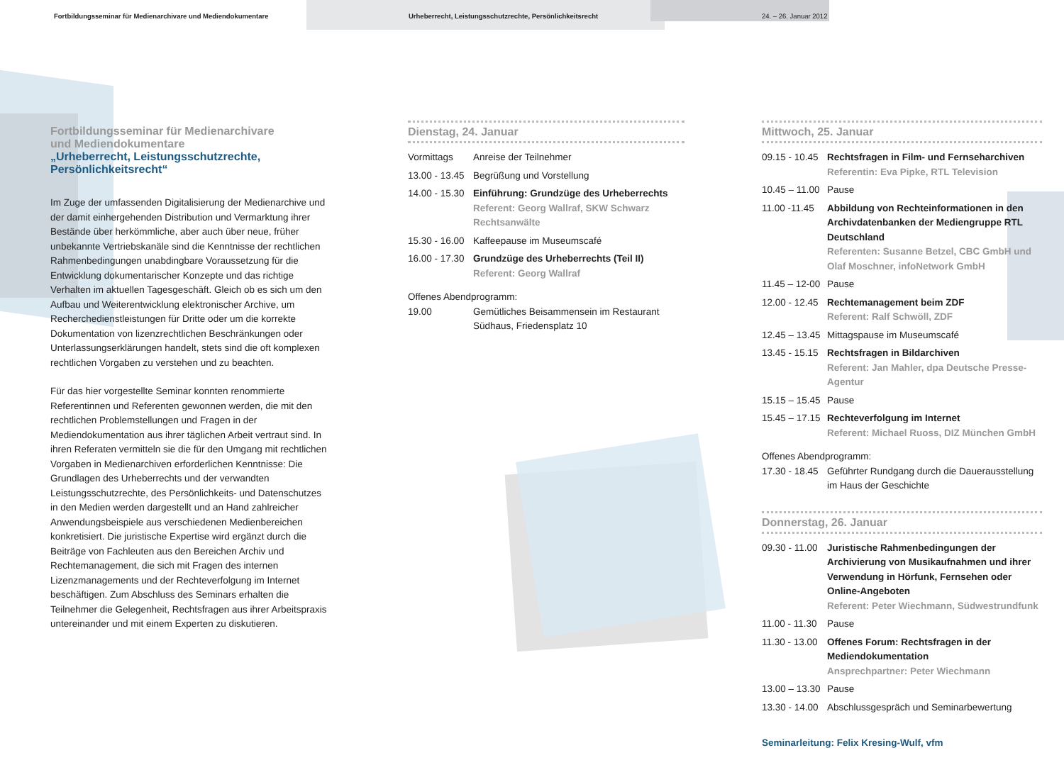Fortbildungsseminar für Medienarchivare und Mediendokumentare Urheberrecht, Leistungsschutzrechte, Persönlichkeitsrecht 24. – 26. Januar 2012
Fortbildungsseminar für Medienarchivare
und Mediendokumentare
„Urheberrecht, Leistungsschutzrechte,
Persönlichkeitsrecht“
Im Zuge der umfassenden Digitalisierung der Medienarchive und der damit einhergehenden Distribution und Vermarktung ihrer Bestände über herkömmliche, aber auch über neue, früher unbekannte Vertriebskanäle sind die Kenntnisse der rechtlichen Rahmenbedingungen unabdingbare Voraussetzung für die Entwicklung dokumentarischer Konzepte und das richtige Verhalten im aktuellen Tagesgeschäft. Gleich ob es sich um den Aufbau und Weiterentwicklung elektronischer Archive, um Recherchedienstleistungen für Dritte oder um die korrekte Dokumentation von lizenzrechtlichen Beschränkungen oder Unterlassungserklärungen handelt, stets sind die oft komplexen rechtlichen Vorgaben zu verstehen und zu beachten.
Für das hier vorgestellte Seminar konnten renommierte Referentinnen und Referenten gewonnen werden, die mit den rechtlichen Problemstellungen und Fragen in der Mediendokumentation aus ihrer täglichen Arbeit vertraut sind. In ihren Referaten vermitteln sie die für den Umgang mit rechtlichen Vorgaben in Medienarchiven erforderlichen Kenntnisse: Die Grundlagen des Urheberrechts und der verwandten Leistungsschutzrechte, des Persönlichkeits- und Datenschutzes in den Medien werden dargestellt und an Hand zahlreicher Anwendungsbeispiele aus verschiedenen Medienbereichen konkretisiert. Die juristische Expertise wird ergänzt durch die Beiträge von Fachleuten aus den Bereichen Archiv und Rechtemanagement, die sich mit Fragen des internen Lizenzmanagements und der Rechteverfolgung im Internet beschäftigen. Zum Abschluss des Seminars erhalten die Teilnehmer die Gelegenheit, Rechtsfragen aus ihrer Arbeitspraxis untereinander und mit einem Experten zu diskutieren.
Dienstag, 24. Januar
| Vormittags | Anreise der Teilnehmer |
| 13.00 - 13.45 | Begrüßung und Vorstellung |
| 14.00 - 15.30 | Einführung: Grundzüge des Urheberrechts Referent: Georg Wallraf, SKW Schwarz Rechtsanwälte |
| 15.30 - 16.00 | Kaffeepause im Museumscafé |
| 16.00 - 17.30 | Grundzüge des Urheberrechts (Teil II) Referent: Georg Wallraf |
| Offenes Abendprogramm: | |
| 19.00 | Gemütliches Beisammensein im Restaurant Südhaus, Friedensplatz 10 |
Mittwoch, 25. Januar
| 09.15 - 10.45 | Rechtsfragen in Film- und Fernseharchiven Referentin: Eva Pipke, RTL Television |
| 10.45 – 11.00 | Pause |
| 11.00 -11.45 | Abbildung von Rechteinformationen in den Archivdatenbanken der Mediengruppe RTL Deutschland Referenten: Susanne Betzel, CBC GmbH und Olaf Moschner, infoNetwork GmbH |
| 11.45 – 12-00 | Pause |
| 12.00 - 12.45 | Rechtemanagement beim ZDF Referent: Ralf Schwöll, ZDF |
| 12.45 – 13.45 | Mittagspause im Museumscafé |
| 13.45 - 15.15 | Rechtsfragen in Bildarchiven Referent: Jan Mahler, dpa Deutsche Presse-Agentur |
| 15.15 – 15.45 | Pause |
| 15.45 – 17.15 | Rechteverfolgung im Internet Referent: Michael Ruoss, DIZ München GmbH |
| Offenes Abendprogramm: | |
| 17.30 - 18.45 | Geführter Rundgang durch die Dauerausstellung im Haus der Geschichte |
Donnerstag, 26. Januar
| 09.30 - 11.00 | Juristische Rahmenbedingungen der Archivierung von Musikaufnahmen und ihrer Verwendung in Hörfunk, Fernsehen oder Online-Angeboten Referent: Peter Wiechmann, Südwestrundfunk |
| 11.00 - 11.30 | Pause |
| 11.30 - 13.00 | Offenes Forum: Rechtsfragen in der Mediendokumentation Ansprechpartner: Peter Wiechmann |
| 13.00 – 13.30 | Pause |
| 13.30 - 14.00 | Abschlussgespräch und Seminarbewertung |
Seminarleitung: Felix Kresing-Wulf, vfm